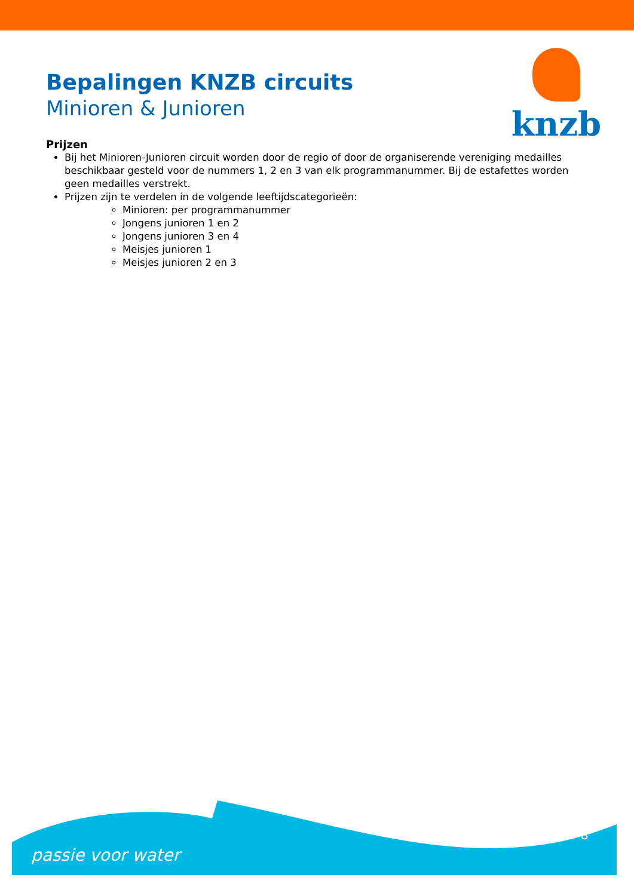knzb
Bepalingen KNZB circuits
Minioren & Junioren
Prijzen
Bij het Minioren-Junioren circuit worden door de regio of door de organiserende vereniging medailles beschikbaar gesteld voor de nummers 1, 2 en 3 van elk programmanummer. Bij de estafettes worden geen medailles verstrekt.
Prijzen zijn te verdelen in de volgende leeftijdscategorieën:
Minioren: per programmanummer
Jongens junioren 1 en 2
Jongens junioren 3 en 4
Meisjes junioren 1
Meisjes junioren 2 en 3
passie voor water
8